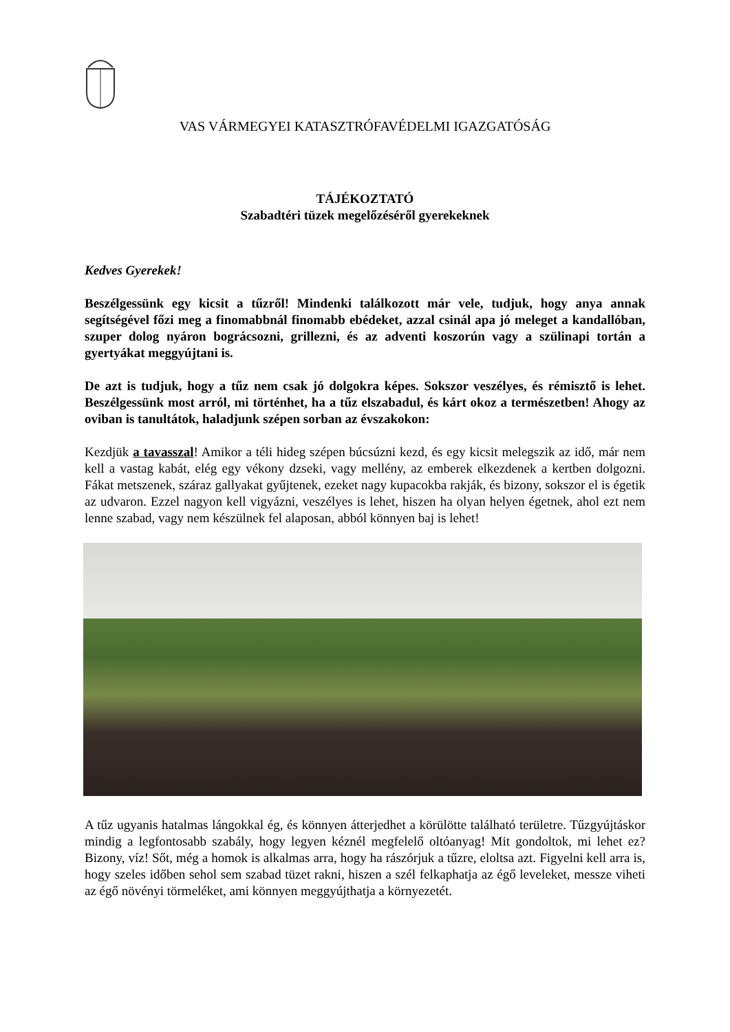VAS VÁRMEGYEI KATASZTRÓFAVÉDELMI IGAZGATÓSÁG
TÁJÉKOZTATÓ
Szabadtéri tüzek megelőzéséről gyerekeknek
Kedves Gyerekek!
Beszélgessünk egy kicsit a tűzről! Mindenki találkozott már vele, tudjuk, hogy anya annak segítségével főzi meg a finomabbnál finomabb ebédeket, azzal csinál apa jó meleget a kandallóban, szuper dolog nyáron bográcsozni, grillezni, és az adventi koszorún vagy a szülinapi tortán a gyertyákat meggyújtani is.
De azt is tudjuk, hogy a tűz nem csak jó dolgokra képes. Sokszor veszélyes, és rémisztő is lehet. Beszélgessünk most arról, mi történhet, ha a tűz elszabadul, és kárt okoz a természetben! Ahogy az oviban is tanultátok, haladjunk szépen sorban az évszakokon:
Kezdjük a tavasszal! Amikor a téli hideg szépen búcsúzni kezd, és egy kicsit melegszik az idő, már nem kell a vastag kabát, elég egy vékony dzseki, vagy mellény, az emberek elkezdenek a kertben dolgozni. Fákat metszenek, száraz gallyakat gyűjtenek, ezeket nagy kupacokba rakják, és bizony, sokszor el is égetik az udvaron. Ezzel nagyon kell vigyázni, veszélyes is lehet, hiszen ha olyan helyen égetnek, ahol ezt nem lenne szabad, vagy nem készülnek fel alaposan, abból könnyen baj is lehet!
A tűz ugyanis hatalmas lángokkal ég, és könnyen átterjedhet a körülötte található területre. Tűzgyújtáskor mindig a legfontosabb szabály, hogy legyen kéznél megfelelő oltóanyag! Mit gondoltok, mi lehet ez? Bizony, víz! Sőt, még a homok is alkalmas arra, hogy ha rászórjuk a tűzre, eloltsa azt. Figyelni kell arra is, hogy szeles időben sehol sem szabad tüzet rakni, hiszen a szél felkaphatja az égő leveleket, messze viheti az égő növényi törmeléket, ami könnyen meggyújthatja a környezetét.